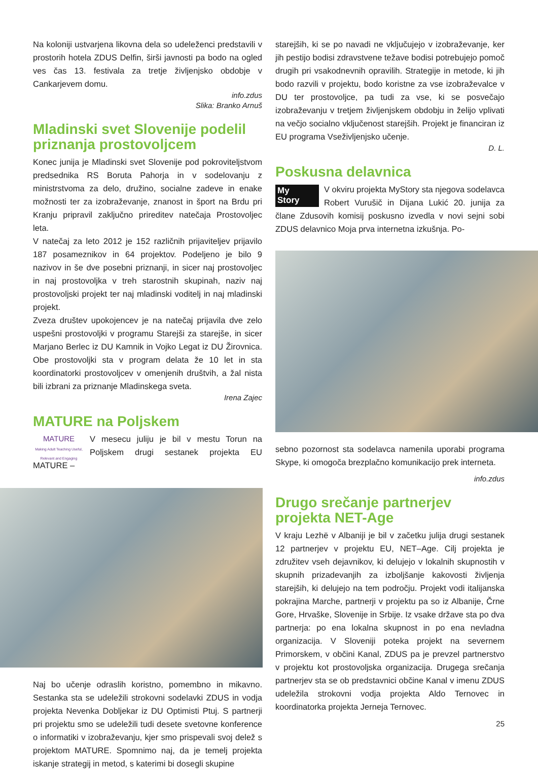Na koloniji ustvarjena likovna dela so udeleženci predstavili v prostorih hotela ZDUS Delfin, širši javnosti pa bodo na ogled ves čas 13. festivala za tretje življenjsko obdobje v Cankarjevem domu.
info.zdus
Slika: Branko Arnuš
Mladinski svet Slovenije podelil priznanja prostovoljcem
Konec junija je Mladinski svet Slovenije pod pokroviteljstvom predsednika RS Boruta Pahorja in v sodelovanju z ministrstvoma za delo, družino, socialne zadeve in enake možnosti ter za izobraževanje, znanost in šport na Brdu pri Kranju pripravil zaključno prireditev natečaja Prostovoljec leta.
V natečaj za leto 2012 je 152 različnih prijaviteljev prijavilo 187 posameznikov in 64 projektov. Podeljeno je bilo 9 nazivov in še dve posebni priznanji, in sicer naj prostovoljec in naj prostovoljka v treh starostnih skupinah, naziv naj prostovoljski projekt ter naj mladinski voditelj in naj mladinski projekt.
Zveza društev upokojencev je na natečaj prijavila dve zelo uspešni prostovoljki v programu Starejši za starejše, in sicer Marjano Berlec iz DU Kamnik in Vojko Legat iz DU Žirovnica. Obe prostovoljki sta v program delata že 10 let in sta koordinatorki prostovoljcev v omenjenih društvih, a žal nista bili izbrani za priznanje Mladinskega sveta.
Irena Zajec
MATURE na Poljskem
MATURE
Making Adult Teaching Useful, Relevant and Engaging
V mesecu juliju je bil v mestu Torun na Poljskem drugi sestanek projekta EU MATURE –
Naj bo učenje odraslih koristno, pomembno in mikavno. Sestanka sta se udeležili strokovni sodelavki ZDUS in vodja projekta Nevenka Dobljekar iz DU Optimisti Ptuj. S partnerji pri projektu smo se udeležili tudi desete svetovne konference o informatiki v izobraževanju, kjer smo prispevali svoj delež s projektom MATURE. Spomnimo naj, da je temelj projekta iskanje strategij in metod, s katerimi bi dosegli skupine
starejših, ki se po navadi ne vključujejo v izobraževanje, ker jih pestijo bodisi zdravstvene težave bodisi potrebujejo pomoč drugih pri vsakodnevnih opravilih. Strategije in metode, ki jih bodo razvili v projektu, bodo koristne za vse izobraževalce v DU ter prostovoljce, pa tudi za vse, ki se posvečajo izobraževanju v tretjem življenjskem obdobju in želijo vplivati na večjo socialno vključenost starejših. Projekt je financiran iz EU programa Vseživljenjsko učenje.
D. L.
Poskusna delavnica
My
Story
V okviru projekta MyStory sta njegova sodelavca Robert Vurušič in Dijana Lukić 20. junija za člane Zdusovih komisij poskusno izvedla v novi sejni sobi ZDUS delavnico Moja prva internetna izkušnja. Po-
sebno pozornost sta sodelavca namenila uporabi programa Skype, ki omogoča brezplačno komunikacijo prek interneta.
info.zdus
Drugo srečanje partnerjev projekta NET-Age
V kraju Lezhë v Albaniji je bil v začetku julija drugi sestanek 12 partnerjev v projektu EU, NET–Age. Cilj projekta je združitev vseh dejavnikov, ki delujejo v lokalnih skupnostih v skupnih prizadevanjih za izboljšanje kakovosti življenja starejših, ki delujejo na tem področju. Projekt vodi italijanska pokrajina Marche, partnerji v projektu pa so iz Albanije, Črne Gore, Hrvaške, Slovenije in Srbije. Iz vsake države sta po dva partnerja: po ena lokalna skupnost in po ena nevladna organizacija. V Sloveniji poteka projekt na severnem Primorskem, v občini Kanal, ZDUS pa je prevzel partnerstvo v projektu kot prostovoljska organizacija. Drugega srečanja partnerjev sta se ob predstavnici občine Kanal v imenu ZDUS udeležila strokovni vodja projekta Aldo Ternovec in koordinatorka projekta Jerneja Ternovec.
25